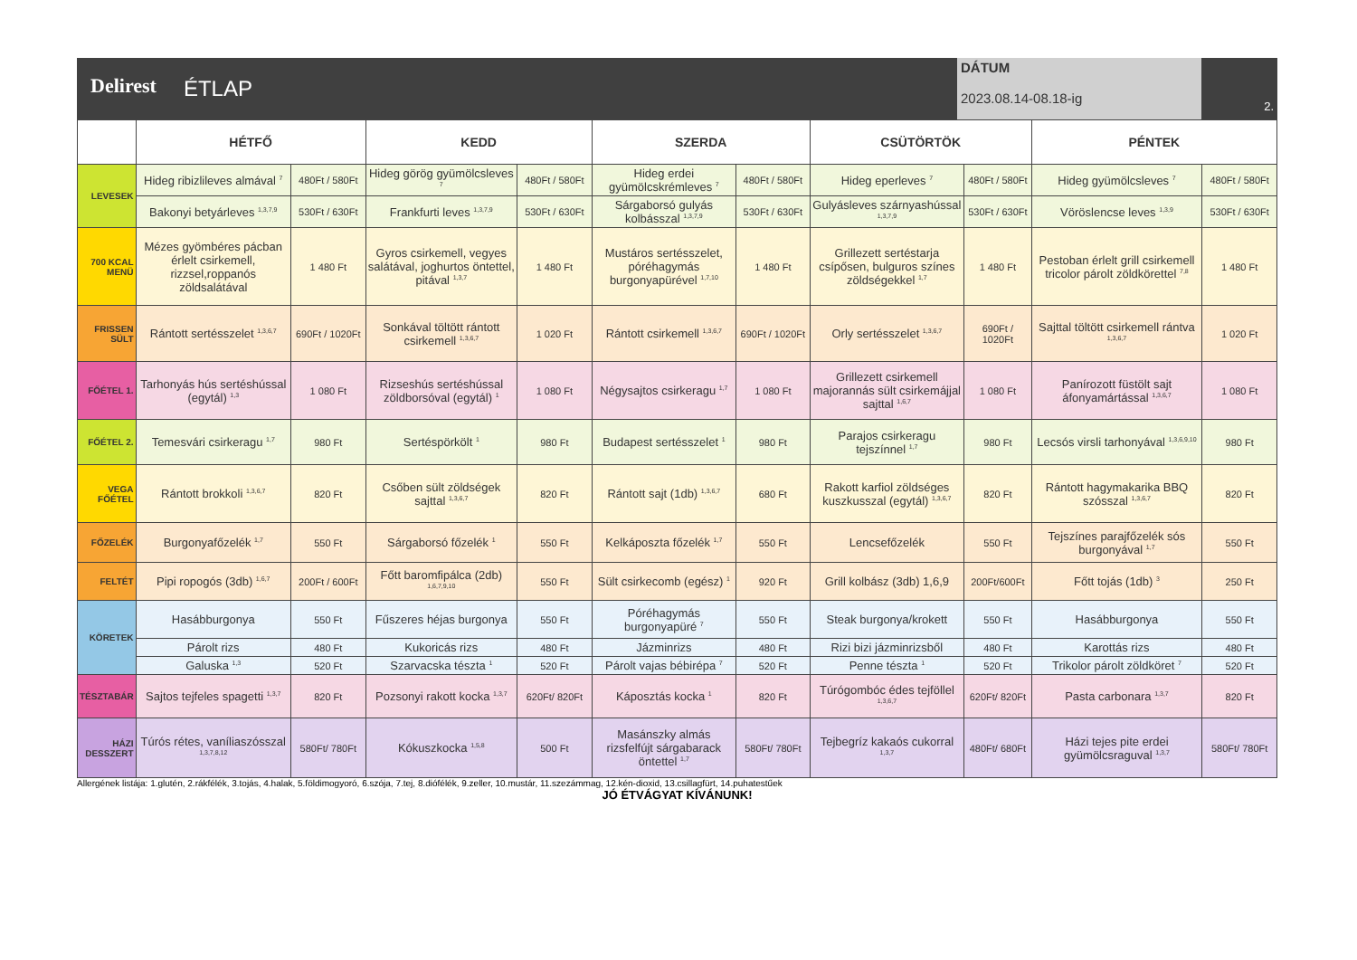Delirest ÉTLAP
DÁTUM
2023.08.14-08.18-ig
2.
| | HÉTFŐ | | KEDD | | SZERDA | | CSÜTÖRTÖK | | PÉNTEK | |
| --- | --- | --- | --- | --- | --- | --- | --- | --- | --- | --- |
| LEVESEK | Hideg ribizlileves almával <sup>7</sup> | 480Ft / 580Ft | Hideg görög gyümölcsleves <sup>7</sup> | 480Ft / 580Ft | Hideg erdei gyümölcskrémleves <sup>7</sup> | 480Ft / 580Ft | Hideg eperleves <sup>7</sup> | 480Ft / 580Ft | Hideg gyümölcsleves <sup>7</sup> | 480Ft / 580Ft |
| | Bakonyi betyárleves <sup>1,3,7,9</sup> | 530Ft / 630Ft | Frankfurti leves <sup>1,3,7,9</sup> | 530Ft / 630Ft | Sárgaborsó gulyás kolbásszal <sup>1,3,7,9</sup> | 530Ft / 630Ft | Gulyásleves szárnyashússal <sup>1,3,7,9</sup> | 530Ft / 630Ft | Vöröslencse leves <sup>1,3,9</sup> | 530Ft / 630Ft |
| 700 KCAL MENÜ | Mézes gyömbéres pácban érlelt csirkemell, rizzsel,roppanós zöldsalátával | 1 480 Ft | Gyros csirkemell, vegyes salátával, joghurtos öntettel, pitával <sup>1,3,7</sup> | 1 480 Ft | Mustáros sertésszelet, póréhagymás burgonyapürével <sup>1,7,10</sup> | 1 480 Ft | Grillezett sertéstarja csípősen, bulguros színes zöldségekkel <sup>1,7</sup> | 1 480 Ft | Pestoban érlelt grill csirkemell tricolor párolt zöldkörettel <sup>7,8</sup> | 1 480 Ft |
| FRISSEN SÜLT | Rántott sertésszelet <sup>1,3,6,7</sup> | 690Ft / 1020Ft | Sonkával töltött rántott csirkemell <sup>1,3,6,7</sup> | 1 020 Ft | Rántott csirkemell <sup>1,3,6,7</sup> | 690Ft / 1020Ft | Orly sertésszelet <sup>1,3,6,7</sup> | 690Ft / 1020Ft | Sajttal töltött csirkemell rántva <sup>1,3,6,7</sup> | 1 020 Ft |
| FŐÉTEL 1. | Tarhonyás hús sertéshússal (egytál) <sup>1,3</sup> | 1 080 Ft | Rizseshús sertéshússal zöldborsóval (egytál) <sup>1</sup> | 1 080 Ft | Négysajtos csirkeragu <sup>1,7</sup> | 1 080 Ft | Grillezett csirkemell majorannás sült csirkemájjal sajttal <sup>1,6,7</sup> | 1 080 Ft | Panírozott füstölt sajt áfonyamártással <sup>1,3,6,7</sup> | 1 080 Ft |
| FŐÉTEL 2. | Temesvári csirkeragu <sup>1,7</sup> | 980 Ft | Sertéspörkölt <sup>1</sup> | 980 Ft | Budapest sertésszelet <sup>1</sup> | 980 Ft | Parajos csirkeragu tejszínnel <sup>1,7</sup> | 980 Ft | Lecsós virsli tarhonyával <sup>1,3,6,9,10</sup> | 980 Ft |
| VEGA FŐÉTEL | Rántott brokkoli <sup>1,3,6,7</sup> | 820 Ft | Csőben sült zöldségek sajttal <sup>1,3,6,7</sup> | 820 Ft | Rántott sajt (1db) <sup>1,3,6,7</sup> | 680 Ft | Rakott karfiol zöldséges kuszkusszal (egytál) <sup>1,3,6,7</sup> | 820 Ft | Rántott hagymakarika BBQ szósszal <sup>1,3,6,7</sup> | 820 Ft |
| FŐZELÉK | Burgonyafőzelék <sup>1,7</sup> | 550 Ft | Sárgaborsó főzelék <sup>1</sup> | 550 Ft | Kelkáposzta főzelék <sup>1,7</sup> | 550 Ft | Lencsefőzelék | 550 Ft | Tejszínes parajfőzelék sós burgonyával <sup>1,7</sup> | 550 Ft |
| FELTÉT | Pipi ropogós (3db) <sup>1,6,7</sup> | 200Ft / 600Ft | Főtt baromfipálca (2db) <sup>1,6,7,9,10</sup> | 550 Ft | Sült csirkecomb (egész) <sup>1</sup> | 920 Ft | Grill kolbász (3db) 1,6,9 | 200Ft/600Ft | Főtt tojás (1db) <sup>3</sup> | 250 Ft |
| KÖRETEK | Hasábburgonya | 550 Ft | Fűszeres héjas burgonya | 550 Ft | Póréhagymás burgonyapüré <sup>7</sup> | 550 Ft | Steak burgonya/krokett | 550 Ft | Hasábburgonya | 550 Ft |
| | Párolt rizs | 480 Ft | Kukoricás rizs | 480 Ft | Jázminrizs | 480 Ft | Rizi bizi jázminrizsből | 480 Ft | Karottás rizs | 480 Ft |
| | Galuska <sup>1,3</sup> | 520 Ft | Szarvacska tészta <sup>1</sup> | 520 Ft | Párolt vajas bébirépa <sup>7</sup> | 520 Ft | Penne tészta <sup>1</sup> | 520 Ft | Trikolor párolt zöldköret <sup>7</sup> | 520 Ft |
| TÉSZTABÁR | Sajtos tejfeles spagetti <sup>1,3,7</sup> | 820 Ft | Pozsonyi rakott kocka <sup>1,3,7</sup> | 620Ft/ 820Ft | Káposztás kocka <sup>1</sup> | 820 Ft | Túrógombóc édes tejföllel <sup>1,3,6,7</sup> | 620Ft/ 820Ft | Pasta carbonara <sup>1,3,7</sup> | 820 Ft |
| HÁZI DESSZERT | Túrós rétes, vaníliaszósszal <sup>1,3,7,8,12</sup> | 580Ft/ 780Ft | Kókuszkocka <sup>1,5,8</sup> | 500 Ft | Masánszky almás rizsfelfújt sárgabarack öntettel <sup>1,7</sup> | 580Ft/ 780Ft | Tejbegríz kakaós cukorral <sup>1,3,7</sup> | 480Ft/ 680Ft | Házi tejes pite erdei gyümölcsraguval <sup>1,3,7</sup> | 580Ft/ 780Ft |
Allergének listája: 1.glutén, 2.rákfélék, 3.tojás, 4.halak, 5.földimogyoró, 6.szója, 7.tej, 8.diófélék, 9.zeller, 10.mustár, 11.szezámmag, 12.kén-dioxid, 13.csillagfürt, 14.puhatestűek
JÓ ÉTVÁGYAT KÍVÁNUNK!